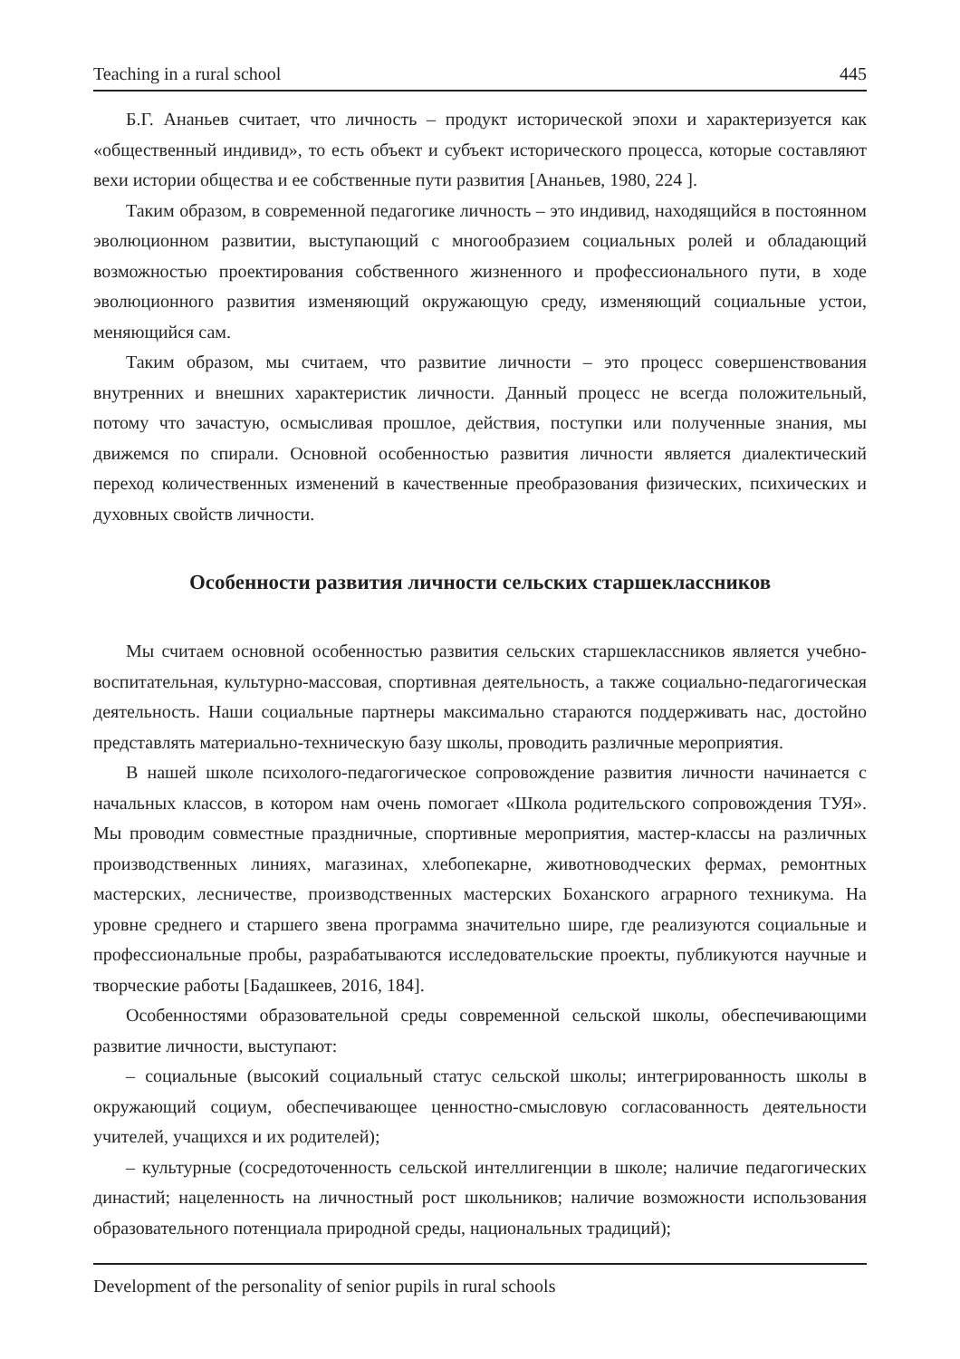Teaching in a rural school 445
Б.Г. Ананьев считает, что личность – продукт исторической эпохи и характеризуется как «общественный индивид», то есть объект и субъект исторического процесса, которые составляют вехи истории общества и ее собственные пути развития [Ананьев, 1980, 224 ].
Таким образом, в современной педагогике личность – это индивид, находящийся в постоянном эволюционном развитии, выступающий с многообразием социальных ролей и обладающий возможностью проектирования собственного жизненного и профессионального пути, в ходе эволюционного развития изменяющий окружающую среду, изменяющий социальные устои, меняющийся сам.
Таким образом, мы считаем, что развитие личности – это процесс совершенствования внутренних и внешних характеристик личности. Данный процесс не всегда положительный, потому что зачастую, осмысливая прошлое, действия, поступки или полученные знания, мы движемся по спирали. Основной особенностью развития личности является диалектический переход количественных изменений в качественные преобразования физических, психических и духовных свойств личности.
Особенности развития личности сельских старшеклассников
Мы считаем основной особенностью развития сельских старшеклассников является учебно-воспитательная, культурно-массовая, спортивная деятельность, а также социально-педагогическая деятельность. Наши социальные партнеры максимально стараются поддерживать нас, достойно представлять материально-техническую базу школы, проводить различные мероприятия.
В нашей школе психолого-педагогическое сопровождение развития личности начинается с начальных классов, в котором нам очень помогает «Школа родительского сопровождения ТУЯ». Мы проводим совместные праздничные, спортивные мероприятия, мастер-классы на различных производственных линиях, магазинах, хлебопекарне, животноводческих фермах, ремонтных мастерских, лесничестве, производственных мастерских Боханского аграрного техникума. На уровне среднего и старшего звена программа значительно шире, где реализуются социальные и профессиональные пробы, разрабатываются исследовательские проекты, публикуются научные и творческие работы [Бадашкеев, 2016, 184].
Особенностями образовательной среды современной сельской школы, обеспечивающими развитие личности, выступают:
– социальные (высокий социальный статус сельской школы; интегрированность школы в окружающий социум, обеспечивающее ценностно-смысловую согласованность деятельности учителей, учащихся и их родителей);
– культурные (сосредоточенность сельской интеллигенции в школе; наличие педагогических династий; нацеленность на личностный рост школьников; наличие возможности использования образовательного потенциала природной среды, национальных традиций);
Development of the personality of senior pupils in rural schools